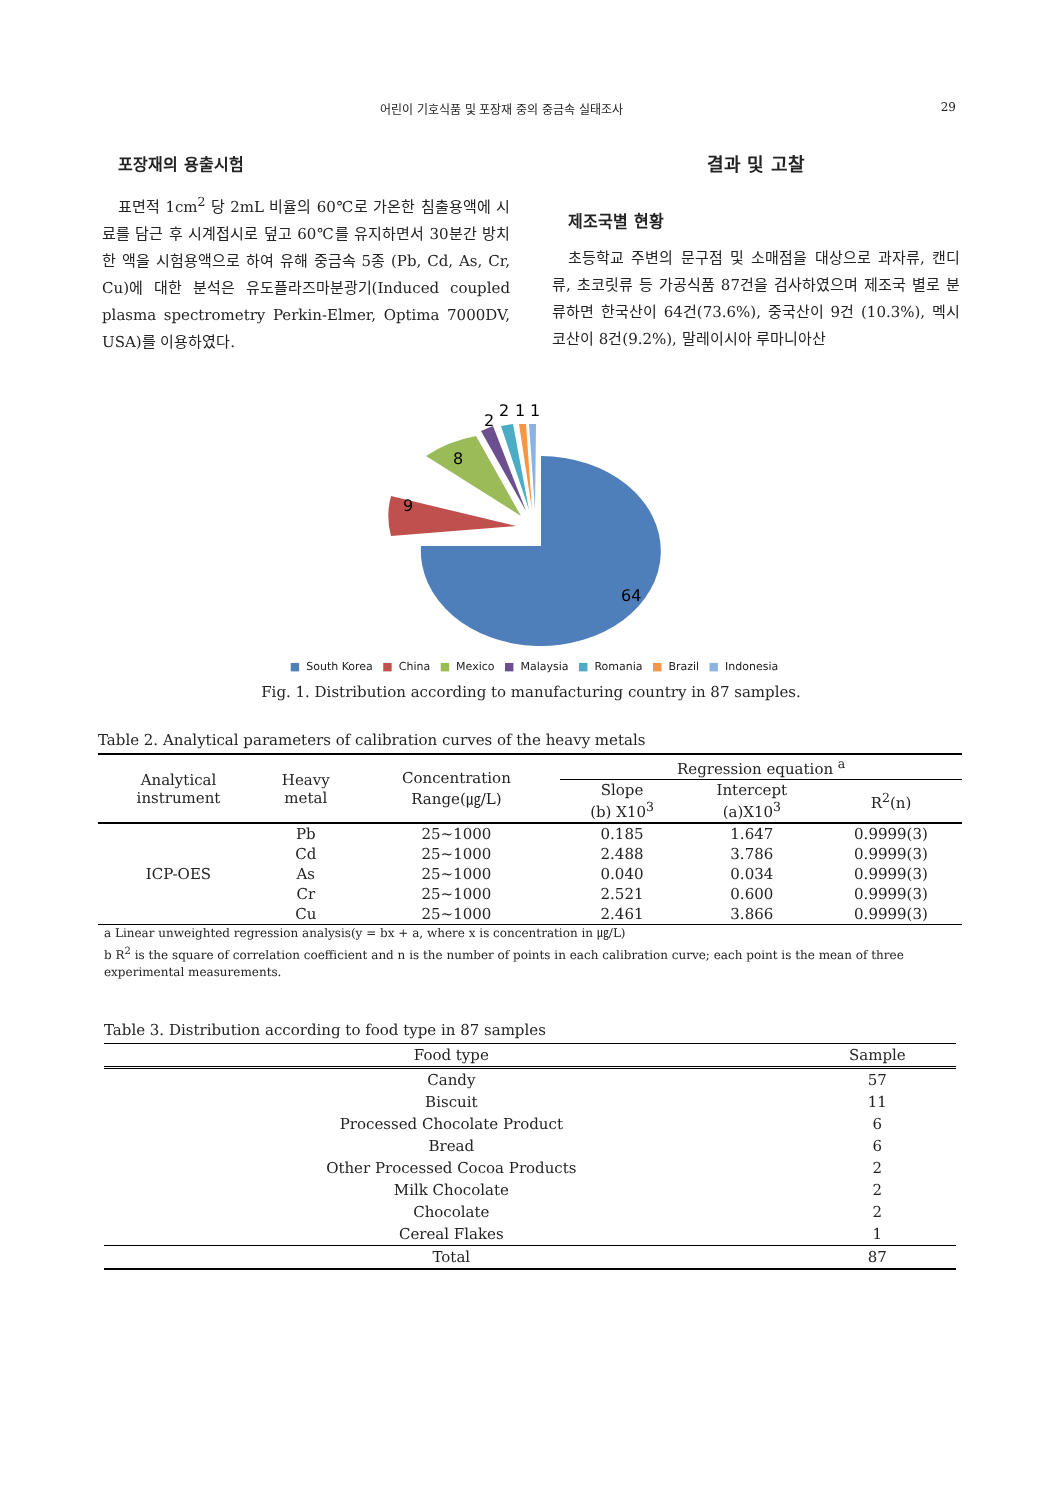어린이 기호식품 및 포장재 중의 중금속 실태조사 29
포장재의 용출시험
표면적 1cm<sup>2</sup> 당 2mL 비율의 60℃로 가온한 침출용액에 시료를 담근 후 시계접시로 덮고 60℃를 유지하면서 30분간 방치 한 액을 시험용액으로 하여 유해 중금속 5종 (Pb, Cd, As, Cr, Cu)에 대한 분석은 유도플라즈마분광기(Induced coupled plasma spectrometry Perkin-Elmer, Optima 7000DV, USA)를 이용하였다.
결과 및 고찰
제조국별 현황
초등학교 주변의 문구점 및 소매점을 대상으로 과자류, 캔디류, 초코릿류 등 가공식품 87건을 검사하였으며 제조국 별로 분류하면 한국산이 64건(73.6%), 중국산이 9건 (10.3%), 멕시코산이 8건(9.2%), 말레이시아 루마니아산
64
9
8
2
2
1
1
■ South Korea ■ China ■ Mexico ■ Malaysia ■ Romania ■ Brazil ■ Indonesia
Fig. 1. Distribution according to manufacturing country in 87 samples.
Table 2. Analytical parameters of calibration curves of the heavy metals
| Analytical instrument | Heavy metal | Concentration Range(㎍/L) | Regression equation <sup>a</sup> | | |
| --- | --- | --- | --- | --- | --- |
| | | | Slope (b) X10<sup>3</sup> | Intercept (a)X10<sup>3</sup> | R<sup>2</sup>(n) |
| ICP-OES | Pb | 25~1000 | 0.185 | 1.647 | 0.9999(3) |
| | Cd | 25~1000 | 2.488 | 3.786 | 0.9999(3) |
| | As | 25~1000 | 0.040 | 0.034 | 0.9999(3) |
| | Cr | 25~1000 | 2.521 | 0.600 | 0.9999(3) |
| | Cu | 25~1000 | 2.461 | 3.866 | 0.9999(3) |
a Linear unweighted regression analysis(y = bx + a, where x is concentration in ㎍/L)
b R<sup>2</sup> is the square of correlation coefficient and n is the number of points in each calibration curve; each point is the mean of three experimental measurements.
Table 3. Distribution according to food type in 87 samples
| Food type | Sample |
| --- | --- |
| Candy | 57 |
| Biscuit | 11 |
| Processed Chocolate Product | 6 |
| Bread | 6 |
| Other Processed Cocoa Products | 2 |
| Milk Chocolate | 2 |
| Chocolate | 2 |
| Cereal Flakes | 1 |
| Total | 87 |